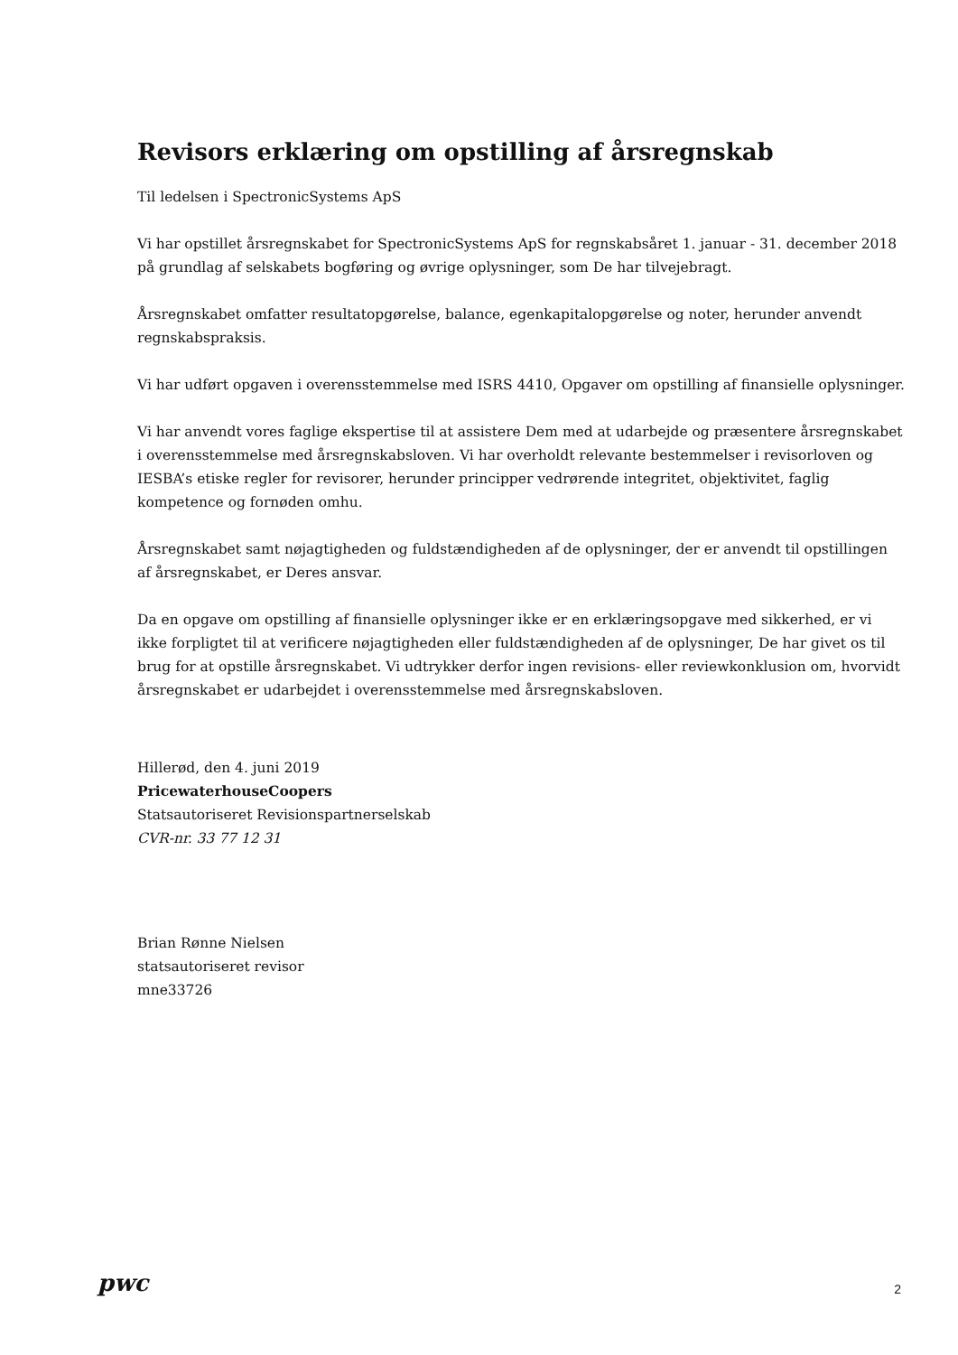Revisors erklæring om opstilling af årsregnskab
Til ledelsen i SpectronicSystems ApS
Vi har opstillet årsregnskabet for SpectronicSystems ApS for regnskabsåret 1. januar - 31. december 2018 på grundlag af selskabets bogføring og øvrige oplysninger, som De har tilvejebragt.
Årsregnskabet omfatter resultatopgørelse, balance, egenkapitalopgørelse og noter, herunder anvendt regnskabspraksis.
Vi har udført opgaven i overensstemmelse med ISRS 4410, Opgaver om opstilling af finansielle oplysninger.
Vi har anvendt vores faglige ekspertise til at assistere Dem med at udarbejde og præsentere årsregnskabet i overensstemmelse med årsregnskabsloven. Vi har overholdt relevante bestemmelser i revisorloven og IESBA’s etiske regler for revisorer, herunder principper vedrørende integritet, objektivitet, faglig kompetence og fornøden omhu.
Årsregnskabet samt nøjagtigheden og fuldstændigheden af de oplysninger, der er anvendt til opstillingen af årsregnskabet, er Deres ansvar.
Da en opgave om opstilling af finansielle oplysninger ikke er en erklæringsopgave med sikkerhed, er vi ikke forpligtet til at verificere nøjagtigheden eller fuldstændigheden af de oplysninger, De har givet os til brug for at opstille årsregnskabet. Vi udtrykker derfor ingen revisions- eller reviewkonklusion om, hvorvidt årsregnskabet er udarbejdet i overensstemmelse med årsregnskabsloven.
Hillerød, den 4. juni 2019
PricewaterhouseCoopers
Statsautoriseret Revisionspartnerselskab
CVR-nr. 33 77 12 31
Brian Rønne Nielsen
statsautoriseret revisor
mne33726
pwc 2